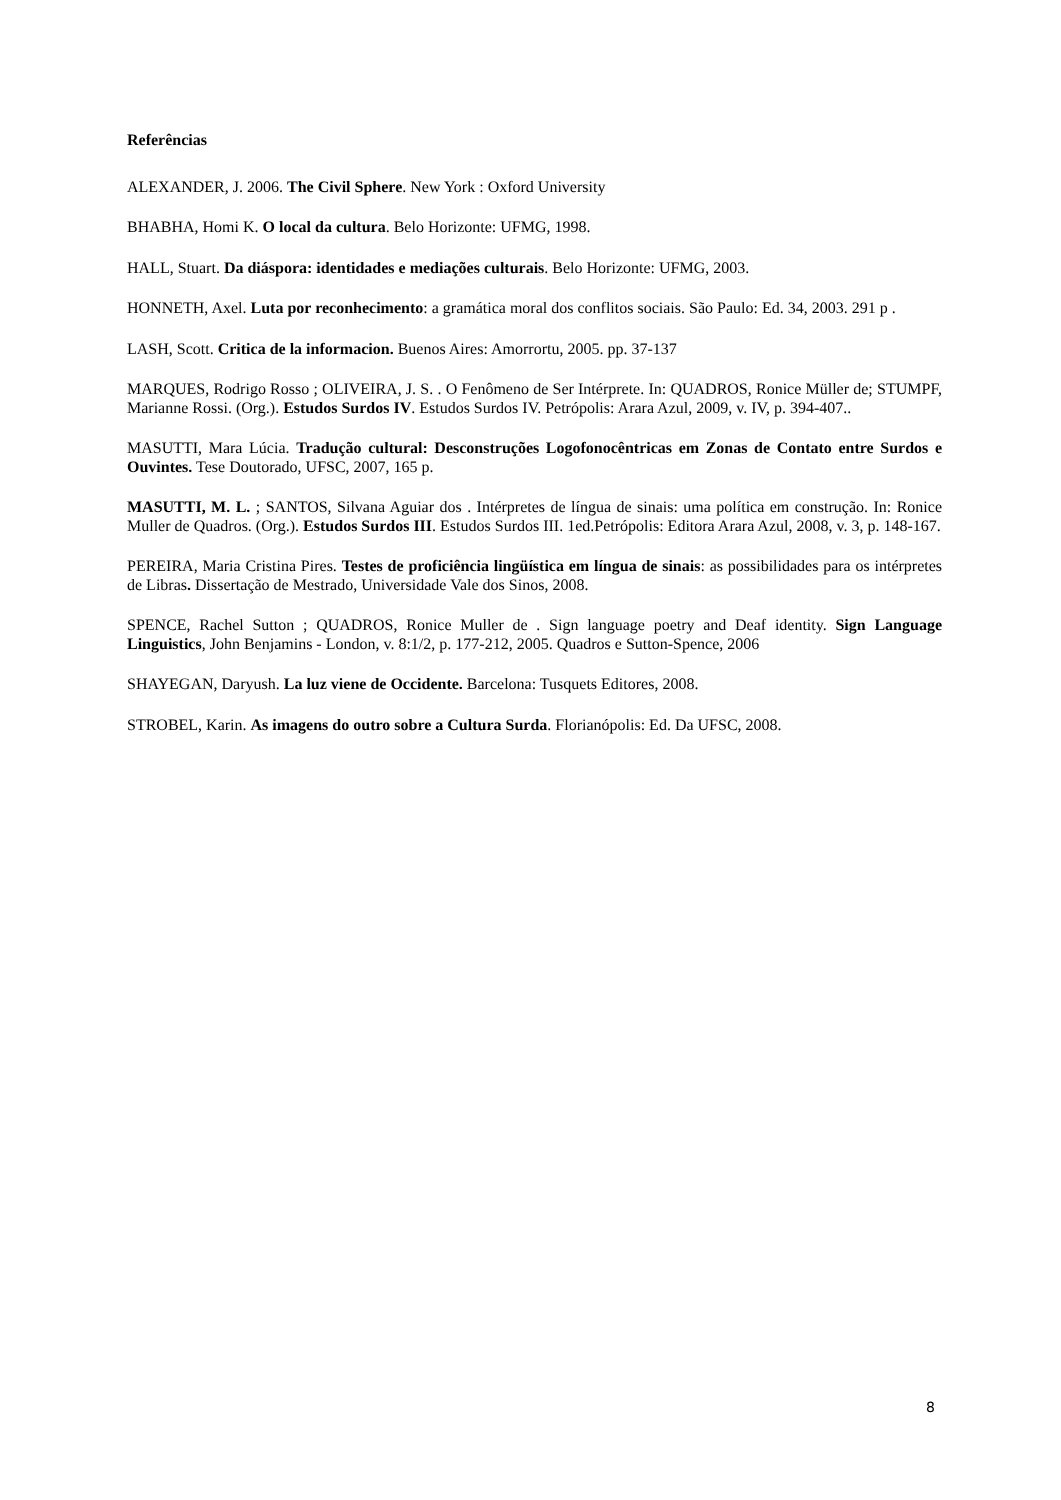Referências
ALEXANDER, J. 2006. The Civil Sphere. New York : Oxford University
BHABHA, Homi K. O local da cultura. Belo Horizonte: UFMG, 1998.
HALL, Stuart. Da diáspora: identidades e mediações culturais. Belo Horizonte: UFMG, 2003.
HONNETH, Axel. Luta por reconhecimento: a gramática moral dos conflitos sociais. São Paulo: Ed. 34, 2003. 291 p .
LASH, Scott. Critica de la informacion. Buenos Aires: Amorrortu, 2005. pp. 37-137
MARQUES, Rodrigo Rosso ; OLIVEIRA, J. S. . O Fenômeno de Ser Intérprete. In: QUADROS, Ronice Müller de; STUMPF, Marianne Rossi. (Org.). Estudos Surdos IV. Estudos Surdos IV. Petrópolis: Arara Azul, 2009, v. IV, p. 394-407..
MASUTTI, Mara Lúcia. Tradução cultural: Desconstruções Logofonocêntricas em Zonas de Contato entre Surdos e Ouvintes. Tese Doutorado, UFSC, 2007, 165 p.
MASUTTI, M. L. ; SANTOS, Silvana Aguiar dos . Intérpretes de língua de sinais: uma política em construção. In: Ronice Muller de Quadros. (Org.). Estudos Surdos III. Estudos Surdos III. 1ed.Petrópolis: Editora Arara Azul, 2008, v. 3, p. 148-167.
PEREIRA, Maria Cristina Pires. Testes de proficiência lingüística em língua de sinais: as possibilidades para os intérpretes de Libras. Dissertação de Mestrado, Universidade Vale dos Sinos, 2008.
SPENCE, Rachel Sutton ; QUADROS, Ronice Muller de . Sign language poetry and Deaf identity. Sign Language Linguistics, John Benjamins - London, v. 8:1/2, p. 177-212, 2005. Quadros e Sutton-Spence, 2006
SHAYEGAN, Daryush. La luz viene de Occidente. Barcelona: Tusquets Editores, 2008.
STROBEL, Karin. As imagens do outro sobre a Cultura Surda. Florianópolis: Ed. Da UFSC, 2008.
8